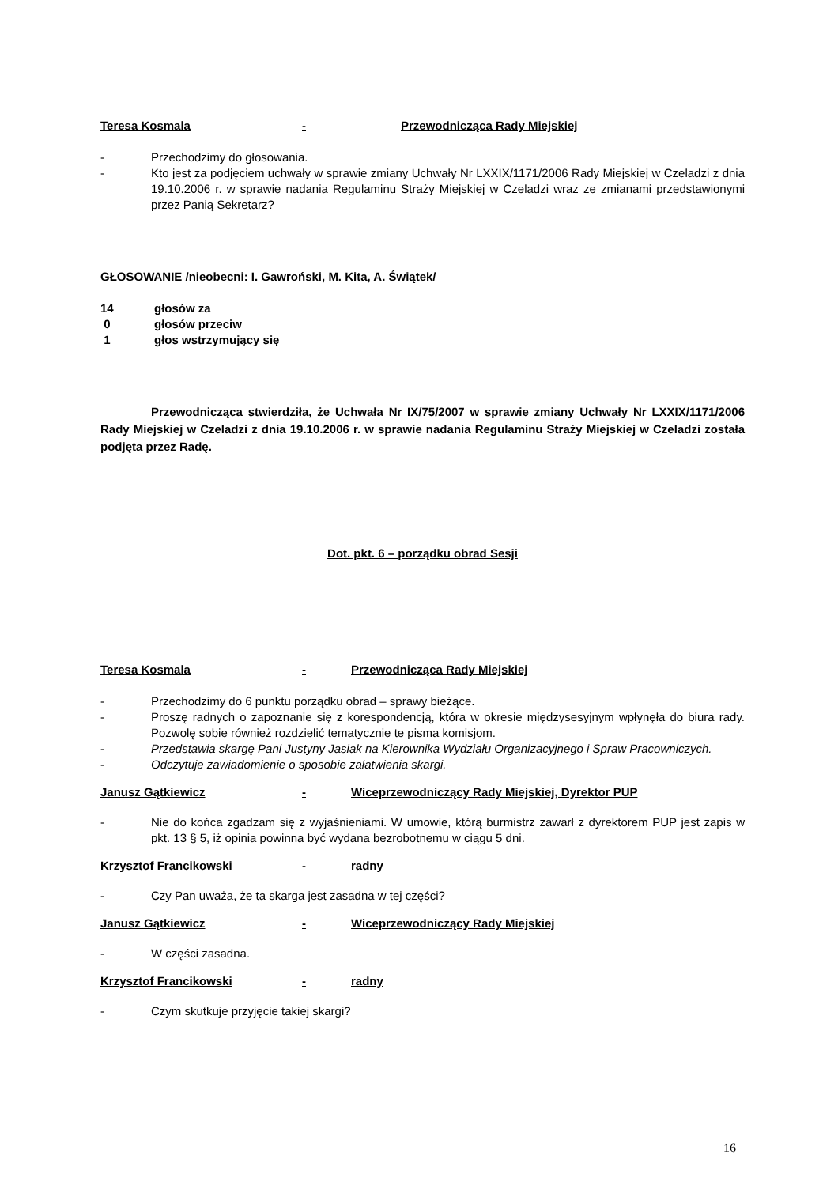Teresa Kosmala - Przewodnicząca Rady Miejskiej
- Przechodzimy do głosowania.
- Kto jest za podjęciem uchwały w sprawie zmiany Uchwały Nr LXXIX/1171/2006 Rady Miejskiej w Czeladzi z dnia 19.10.2006 r. w sprawie nadania Regulaminu Straży Miejskiej w Czeladzi wraz ze zmianami przedstawionymi przez Panią Sekretarz?
GŁOSOWANIE /nieobecni: I. Gawroński, M. Kita, A. Świątek/
14 głosów za
0 głosów przeciw
1 głos wstrzymujący się
Przewodnicząca stwierdziła, że Uchwała Nr IX/75/2007 w sprawie zmiany Uchwały Nr LXXIX/1171/2006 Rady Miejskiej w Czeladzi z dnia 19.10.2006 r. w sprawie nadania Regulaminu Straży Miejskiej w Czeladzi została podjęta przez Radę.
Dot. pkt. 6 – porządku obrad Sesji
Teresa Kosmala - Przewodnicząca Rady Miejskiej
- Przechodzimy do 6 punktu porządku obrad – sprawy bieżące.
- Proszę radnych o zapoznanie się z korespondencją, która w okresie międzysesyjnym wpłynęła do biura rady. Pozwolę sobie również rozdzielić tematycznie te pisma komisjom.
- Przedstawia skargę Pani Justyny Jasiak na Kierownika Wydziału Organizacyjnego i Spraw Pracowniczych.
- Odczytuje zawiadomienie o sposobie załatwienia skargi.
Janusz Gątkiewicz - Wiceprzewodniczący Rady Miejskiej, Dyrektor PUP
- Nie do końca zgadzam się z wyjaśnieniami. W umowie, którą burmistrz zawarł z dyrektorem PUP jest zapis w pkt. 13 § 5, iż opinia powinna być wydana bezrobotnemu w ciągu 5 dni.
Krzysztof Francikowski - radny
- Czy Pan uważa, że ta skarga jest zasadna w tej części?
Janusz Gątkiewicz - Wiceprzewodniczący Rady Miejskiej
- W części zasadna.
Krzysztof Francikowski - radny
- Czym skutkuje przyjęcie takiej skargi?
16